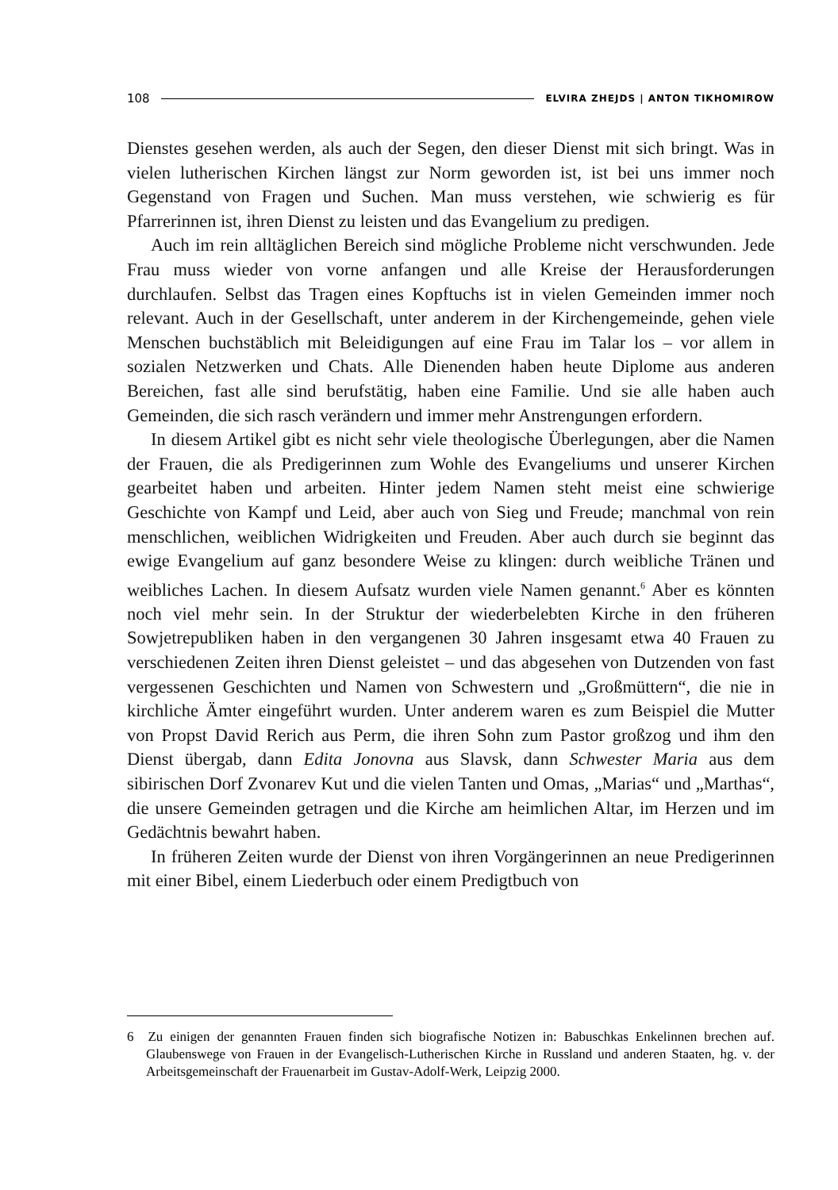108 ELVIRA ZHEJDS | ANTON TIKHOMIROW
Dienstes gesehen werden, als auch der Segen, den dieser Dienst mit sich bringt. Was in vielen lutherischen Kirchen längst zur Norm geworden ist, ist bei uns immer noch Gegenstand von Fragen und Suchen. Man muss verstehen, wie schwierig es für Pfarrerinnen ist, ihren Dienst zu leisten und das Evangelium zu predigen.
Auch im rein alltäglichen Bereich sind mögliche Probleme nicht verschwunden. Jede Frau muss wieder von vorne anfangen und alle Kreise der Herausforderungen durchlaufen. Selbst das Tragen eines Kopftuchs ist in vielen Gemeinden immer noch relevant. Auch in der Gesellschaft, unter anderem in der Kirchengemeinde, gehen viele Menschen buchstäblich mit Beleidigungen auf eine Frau im Talar los – vor allem in sozialen Netzwerken und Chats. Alle Dienenden haben heute Diplome aus anderen Bereichen, fast alle sind berufstätig, haben eine Familie. Und sie alle haben auch Gemeinden, die sich rasch verändern und immer mehr Anstrengungen erfordern.
In diesem Artikel gibt es nicht sehr viele theologische Überlegungen, aber die Namen der Frauen, die als Predigerinnen zum Wohle des Evangeliums und unserer Kirchen gearbeitet haben und arbeiten. Hinter jedem Namen steht meist eine schwierige Geschichte von Kampf und Leid, aber auch von Sieg und Freude; manchmal von rein menschlichen, weiblichen Widrigkeiten und Freuden. Aber auch durch sie beginnt das ewige Evangelium auf ganz besondere Weise zu klingen: durch weibliche Tränen und weibliches Lachen. In diesem Aufsatz wurden viele Namen genannt.<sup>6</sup> Aber es könnten noch viel mehr sein. In der Struktur der wiederbelebten Kirche in den früheren Sowjetrepubliken haben in den vergangenen 30 Jahren insgesamt etwa 40 Frauen zu verschiedenen Zeiten ihren Dienst geleistet – und das abgesehen von Dutzenden von fast vergessenen Geschichten und Namen von Schwestern und „Großmüttern“, die nie in kirchliche Ämter eingeführt wurden. Unter anderem waren es zum Beispiel die Mutter von Propst David Rerich aus Perm, die ihren Sohn zum Pastor großzog und ihm den Dienst übergab, dann Edita Jonovna aus Slavsk, dann Schwester Maria aus dem sibirischen Dorf Zvonarev Kut und die vielen Tanten und Omas, „Marias“ und „Marthas“, die unsere Gemeinden getragen und die Kirche am heimlichen Altar, im Herzen und im Gedächtnis bewahrt haben.
In früheren Zeiten wurde der Dienst von ihren Vorgängerinnen an neue Predigerinnen mit einer Bibel, einem Liederbuch oder einem Predigtbuch von
6 Zu einigen der genannten Frauen finden sich biografische Notizen in: Babuschkas Enkelinnen brechen auf. Glaubenswege von Frauen in der Evangelisch-Lutherischen Kirche in Russland und anderen Staaten, hg. v. der Arbeitsgemeinschaft der Frauenarbeit im Gustav-Adolf-Werk, Leipzig 2000.